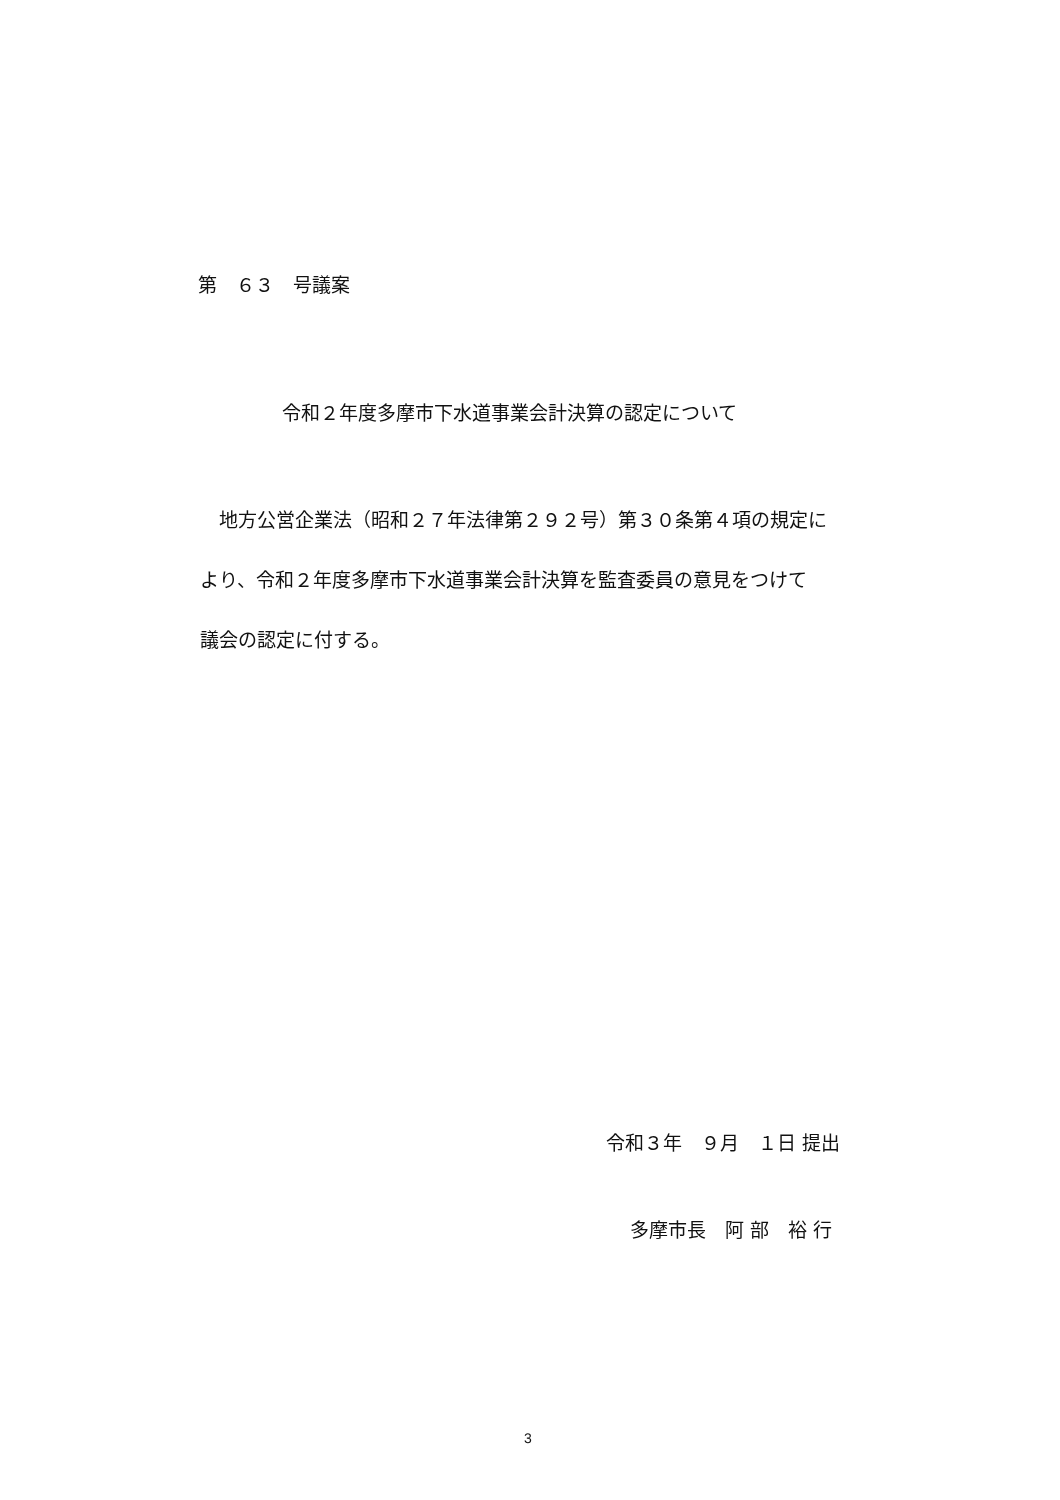第　６３　号議案
令和２年度多摩市下水道事業会計決算の認定について
　地方公営企業法（昭和２７年法律第２９２号）第３０条第４項の規定に
より、令和２年度多摩市下水道事業会計決算を監査委員の意見をつけて
議会の認定に付する。
令和３年　９月　１日 提出
多摩市長　阿 部　裕 行
3